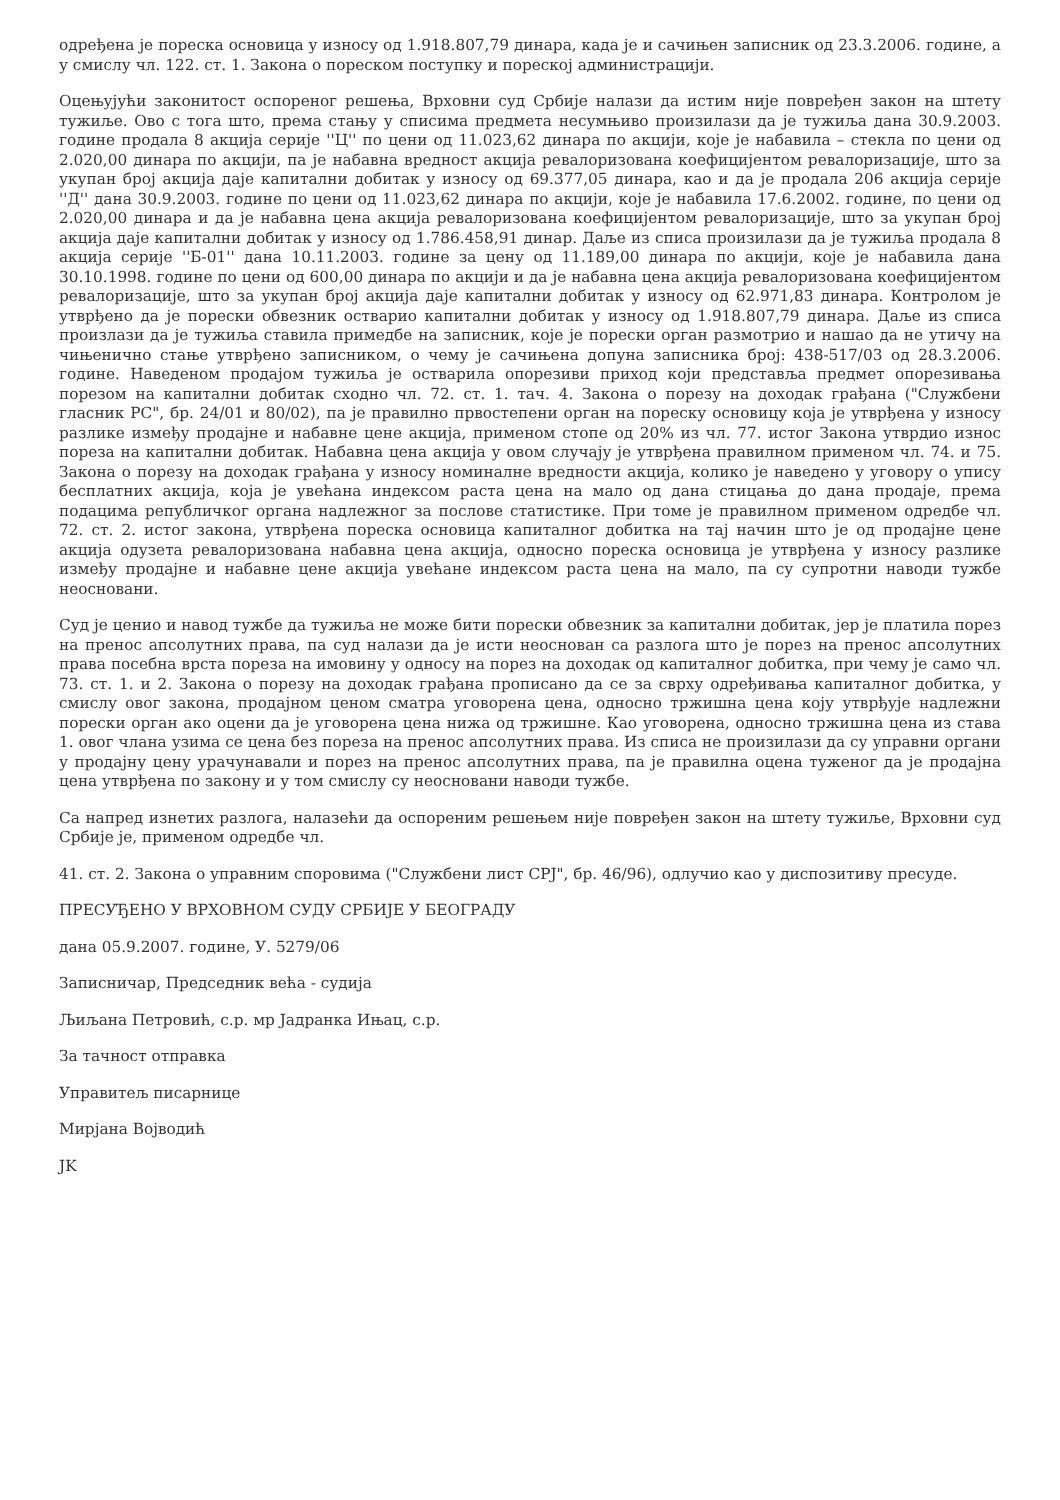одређена је пореска основица у износу од 1.918.807,79 динара, када је и сачињен записник од 23.3.2006. године, а у смислу чл. 122. ст. 1. Закона о пореском поступку и пореској администрацији.
Оцењујући законитост оспореног решења, Врховни суд Србије налази да истим није повређен закон на штету тужиље. Ово с тога што, према стању у списима предмета несумњиво произилази да је тужиља дана 30.9.2003. године продала 8 акција серије ''Ц'' по цени од 11.023,62 динара по акцији, које је набавила – стекла по цени од 2.020,00 динара по акцији, па је набавна вредност акција ревалоризована коефицијентом ревалоризације, што за укупан број акција даје капитални добитак у износу од 69.377,05 динара, као и да је продала 206 акција серије ''Д'' дана 30.9.2003. године по цени од 11.023,62 динара по акцији, које је набавила 17.6.2002. године, по цени од 2.020,00 динара и да је набавна цена акција ревалоризована коефицијентом ревалоризације, што за укупан број акција даје капитални добитак у износу од 1.786.458,91 динар. Даље из списа произилази да је тужиља продала 8 акција серије ''Б-01'' дана 10.11.2003. године за цену од 11.189,00 динара по акцији, које је набавила дана 30.10.1998. године по цени од 600,00 динара по акцији и да је набавна цена акција ревалоризована коефицијентом ревалоризације, што за укупан број акција даје капитални добитак у износу од 62.971,83 динара. Контролом је утврђено да је порески обвезник остварио капитални добитак у износу од 1.918.807,79 динара. Даље из списа произлази да је тужиља ставила примедбе на записник, које је порески орган размотрио и нашао да не утичу на чињенично стање утврђено записником, о чему је сачињена допуна записника број: 438-517/03 од 28.3.2006. године. Наведеном продајом тужиља је остварила опорезиви приход који представља предмет опорезивања порезом на капитални добитак сходно чл. 72. ст. 1. тач. 4. Закона о порезу на доходак грађана ("Службени гласник РС", бр. 24/01 и 80/02), па је правилно првостепени орган на пореску основицу која је утврђена у износу разлике између продајне и набавне цене акција, применом стопе од 20% из чл. 77. истог Закона утврдио износ пореза на капитални добитак. Набавна цена акција у овом случају је утврђена правилном применом чл. 74. и 75. Закона о порезу на доходак грађана у износу номиналне вредности акција, колико је наведено у уговору о упису бесплатних акција, која је увећана индексом раста цена на мало од дана стицања до дана продаје, према подацима републичког органа надлежног за послове статистике. При томе је правилном применом одредбе чл. 72. ст. 2. истог закона, утврђена пореска основица капиталног добитка на тај начин што је од продајне цене акција одузета ревалоризована набавна цена акција, односно пореска основица је утврђена у износу разлике између продајне и набавне цене акција увећане индексом раста цена на мало, па су супротни наводи тужбе неосновани.
Суд је ценио и навод тужбе да тужиља не може бити порески обвезник за капитални добитак, јер је платила порез на пренос апсолутних права, па суд налази да је исти неоснован са разлога што је порез на пренос апсолутних права посебна врста пореза на имовину у односу на порез на доходак од капиталног добитка, при чему је само чл. 73. ст. 1. и 2. Закона о порезу на доходак грађана прописано да се за сврху одређивања капиталног добитка, у смислу овог закона, продајном ценом сматра уговорена цена, односно тржишна цена коју утврђује надлежни порески орган ако оцени да је уговорена цена нижа од тржишне. Као уговорена, односно тржишна цена из става 1. овог члана узима се цена без пореза на пренос апсолутних права. Из списа не произилази да су управни органи у продајну цену урачунавали и порез на пренос апсолутних права, па је правилна оцена туженог да је продајна цена утврђена по закону и у том смислу су неосновани наводи тужбе.
Са напред изнетих разлога, налазећи да оспореним решењем није повређен закон на штету тужиље, Врховни суд Србије је, применом одредбе чл.
41. ст. 2. Закона о управним споровима ("Службени лист СРЈ", бр. 46/96), одлучио као у диспозитиву пресуде.
ПРЕСУЂЕНО У ВРХОВНОМ СУДУ СРБИЈЕ У БЕОГРАДУ
дана 05.9.2007. године, У. 5279/06
Записничар, Председник већа - судија
Љиљана Петровић, с.р. мр Јадранка Ињац, с.р.
За тачност отправка
Управитељ писарнице
Мирјана Војводић
JK